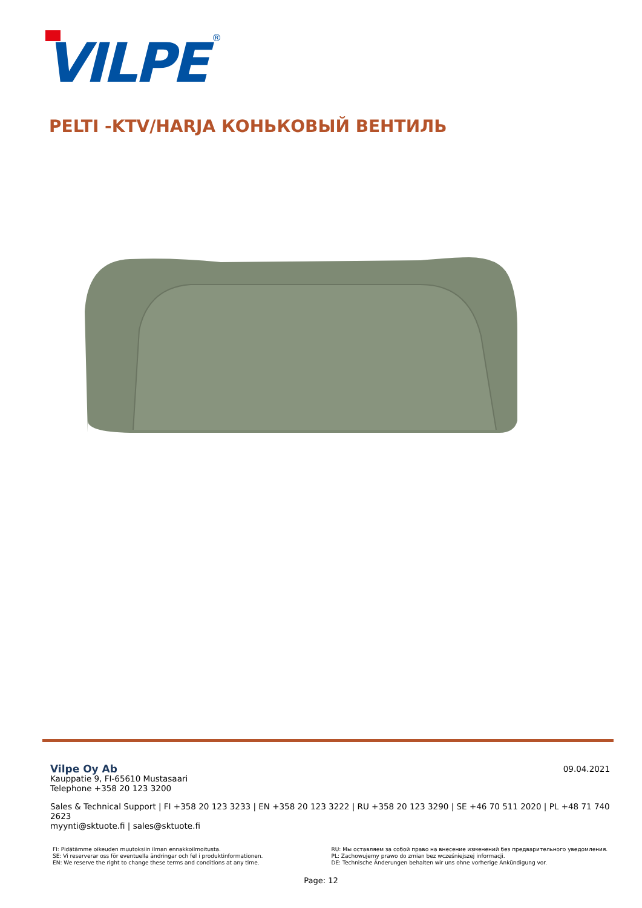VILPE
®
PELTI -KTV/HARJA КОНЬКОВЫЙ ВЕНТИЛЬ
09.04.2021
Vilpe Oy Ab
Kauppatie 9, FI-65610 Mustasaari
Telephone +358 20 123 3200
Sales & Technical Support | FI +358 20 123 3233 | EN +358 20 123 3222 | RU +358 20 123 3290 | SE +46 70 511 2020 | PL +48 71 740 2623
myynti@sktuote.fi | sales@sktuote.fi
FI: Pidätämme oikeuden muutoksiin ilman ennakkoilmoitusta.
SE: Vi reserverar oss för eventuella ändringar och fel i produktinformationen.
EN: We reserve the right to change these terms and conditions at any time.
RU: Мы оставляем за собой право на внесение изменений без предварительного уведомления.
PL: Zachowujemy prawo do zmian bez wcześniejszej informacji.
DE: Technische Änderungen behalten wir uns ohne vorherige Ankündigung vor.
Page: 12